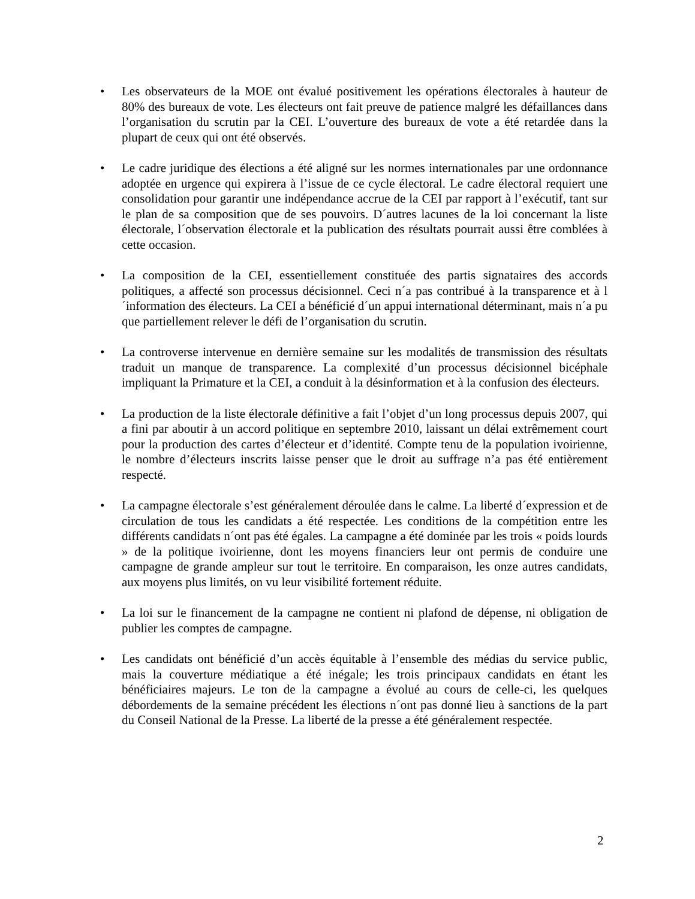• Les observateurs de la MOE ont évalué positivement les opérations électorales à hauteur de 80% des bureaux de vote. Les électeurs ont fait preuve de patience malgré les défaillances dans l’organisation du scrutin par la CEI. L’ouverture des bureaux de vote a été retardée dans la plupart de ceux qui ont été observés.
• Le cadre juridique des élections a été aligné sur les normes internationales par une ordonnance adoptée en urgence qui expirera à l’issue de ce cycle électoral. Le cadre électoral requiert une consolidation pour garantir une indépendance accrue de la CEI par rapport à l’exécutif, tant sur le plan de sa composition que de ses pouvoirs. D´autres lacunes de la loi concernant la liste électorale, l´observation électorale et la publication des résultats pourrait aussi être comblées à cette occasion.
• La composition de la CEI, essentiellement constituée des partis signataires des accords politiques, a affecté son processus décisionnel. Ceci n´a pas contribué à la transparence et à l´information des électeurs. La CEI a bénéficié d´un appui international déterminant, mais n´a pu que partiellement relever le défi de l’organisation du scrutin.
• La controverse intervenue en dernière semaine sur les modalités de transmission des résultats traduit un manque de transparence. La complexité d’un processus décisionnel bicéphale impliquant la Primature et la CEI, a conduit à la désinformation et à la confusion des électeurs.
• La production de la liste électorale définitive a fait l’objet d’un long processus depuis 2007, qui a fini par aboutir à un accord politique en septembre 2010, laissant un délai extrêmement court pour la production des cartes d’électeur et d’identité. Compte tenu de la population ivoirienne, le nombre d’électeurs inscrits laisse penser que le droit au suffrage n’a pas été entièrement respecté.
• La campagne électorale s’est généralement déroulée dans le calme. La liberté d´expression et de circulation de tous les candidats a été respectée. Les conditions de la compétition entre les différents candidats n´ont pas été égales. La campagne a été dominée par les trois « poids lourds » de la politique ivoirienne, dont les moyens financiers leur ont permis de conduire une campagne de grande ampleur sur tout le territoire. En comparaison, les onze autres candidats, aux moyens plus limités, on vu leur visibilité fortement réduite.
• La loi sur le financement de la campagne ne contient ni plafond de dépense, ni obligation de publier les comptes de campagne.
• Les candidats ont bénéficié d’un accès équitable à l’ensemble des médias du service public, mais la couverture médiatique a été inégale; les trois principaux candidats en étant les bénéficiaires majeurs. Le ton de la campagne a évolué au cours de celle-ci, les quelques débordements de la semaine précédent les élections n´ont pas donné lieu à sanctions de la part du Conseil National de la Presse. La liberté de la presse a été généralement respectée.
2